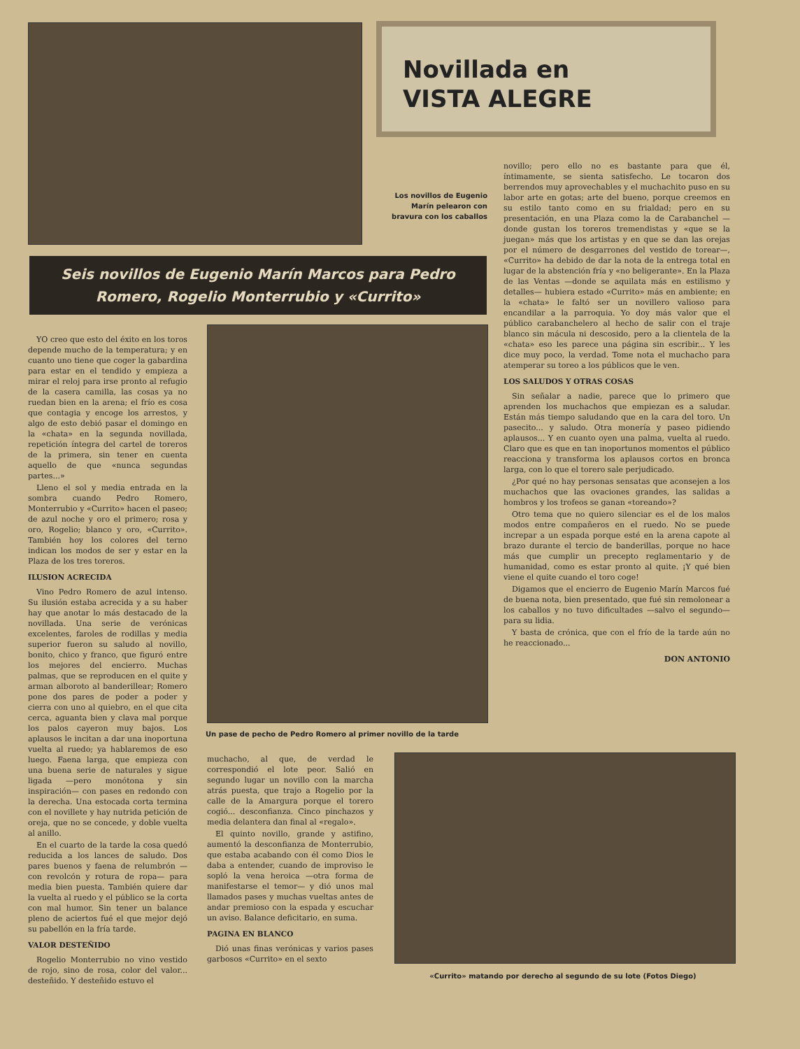Novillada en
VISTA ALEGRE
Los novillos de Eugenio Marín pelearon con bravura con los caballos
Seis novillos de Eugenio Marín Marcos para Pedro Romero, Rogelio Monterrubio y «Currito»
YO creo que esto del éxito en los toros depende mucho de la temperatura; y en cuanto uno tiene que coger la gabardina para estar en el tendido y empieza a mirar el reloj para irse pronto al refugio de la casera camilla, las cosas ya no ruedan bien en la arena; el frío es cosa que contagia y encoge los arrestos, y algo de esto debió pasar el domingo en la «chata» en la segunda novillada, repetición íntegra del cartel de toreros de la primera, sin tener en cuenta aquello de que «nunca segundas partes...»
Lleno el sol y media entrada en la sombra cuando Pedro Romero, Monterrubio y «Currito» hacen el paseo; de azul noche y oro el primero; rosa y oro, Rogelio; blanco y oro, «Currito». También hoy los colores del terno indican los modos de ser y estar en la Plaza de los tres toreros.
ILUSION ACRECIDA
Vino Pedro Romero de azul intenso. Su ilusión estaba acrecida y a su haber hay que anotar lo más destacado de la novillada. Una serie de verónicas excelentes, faroles de rodillas y media superior fueron su saludo al novillo, bonito, chico y franco, que figuró entre los mejores del encierro. Muchas palmas, que se reproducen en el quite y arman alboroto al banderillear; Romero pone dos pares de poder a poder y cierra con uno al quiebro, en el que cita cerca, aguanta bien y clava mal porque los palos cayeron muy bajos. Los aplausos le incitan a dar una inoportuna vuelta al ruedo; ya hablaremos de eso luego. Faena larga, que empieza con una buena serie de naturales y sigue ligada —pero monótona y sin inspiración— con pases en redondo con la derecha. Una estocada corta termina con el novillete y hay nutrida petición de oreja, que no se concede, y doble vuelta al anillo.
En el cuarto de la tarde la cosa quedó reducida a los lances de saludo. Dos pares buenos y faena de relumbrón —con revolcón y rotura de ropa— para media bien puesta. También quiere dar la vuelta al ruedo y el público se la corta con mal humor. Sin tener un balance pleno de aciertos fué el que mejor dejó su pabellón en la fría tarde.
VALOR DESTEÑIDO
Rogelio Monterrubio no vino vestido de rojo, sino de rosa, color del valor... desteñido. Y desteñido estuvo el
Un pase de pecho de Pedro Romero al primer novillo de la tarde
muchacho, al que, de verdad le correspondió el lote peor. Salió en segundo lugar un novillo con la marcha atrás puesta, que trajo a Rogelio por la calle de la Amargura porque el torero cogió... desconfianza. Cinco pinchazos y media delantera dan final al «regalo».
El quinto novillo, grande y astifino, aumentó la desconfianza de Monterrubio, que estaba acabando con él como Dios le daba a entender, cuando de improviso le sopló la vena heroica —otra forma de manifestarse el temor— y dió unos mal llamados pases y muchas vueltas antes de andar premioso con la espada y escuchar un aviso. Balance deficitario, en suma.
PAGINA EN BLANCO
Dió unas finas verónicas y varios pases garbosos «Currito» en el sexto
novillo; pero ello no es bastante para que él, íntimamente, se sienta satisfecho. Le tocaron dos berrendos muy aprovechables y el muchachito puso en su labor arte en gotas; arte del bueno, porque creemos en su estilo tanto como en su frialdad; pero en su presentación, en una Plaza como la de Carabanchel —donde gustan los toreros tremendistas y «que se la juegan» más que los artistas y en que se dan las orejas por el número de desgarrones del vestido de torear—, «Currito» ha debido de dar la nota de la entrega total en lugar de la abstención fría y «no beligerante». En la Plaza de las Ventas —donde se aquilata más en estilismo y detalles— hubiera estado «Currito» más en ambiente; en la «chata» le faltó ser un novillero valioso para encandilar a la parroquia. Yo doy más valor que el público carabanchelero al hecho de salir con el traje blanco sin mácula ni descosido, pero a la clientela de la «chata» eso les parece una página sin escribir... Y les dice muy poco, la verdad. Tome nota el muchacho para atemperar su toreo a los públicos que le ven.
LOS SALUDOS Y OTRAS COSAS
Sin señalar a nadie, parece que lo primero que aprenden los muchachos que empiezan es a saludar. Están más tiempo saludando que en la cara del toro. Un pasecito... y saludo. Otra monería y paseo pidiendo aplausos... Y en cuanto oyen una palma, vuelta al ruedo. Claro que es que en tan inoportunos momentos el público reacciona y transforma los aplausos cortos en bronca larga, con lo que el torero sale perjudicado.
¿Por qué no hay personas sensatas que aconsejen a los muchachos que las ovaciones grandes, las salidas a hombros y los trofeos se ganan «toreando»?
Otro tema que no quiero silenciar es el de los malos modos entre compañeros en el ruedo. No se puede increpar a un espada porque esté en la arena capote al brazo durante el tercio de banderillas, porque no hace más que cumplir un precepto reglamentario y de humanidad, como es estar pronto al quite. ¡Y qué bien viene el quite cuando el toro coge!
Digamos que el encierro de Eugenio Marín Marcos fué de buena nota, bien presentado, que fué sin remolonear a los caballos y no tuvo dificultades —salvo el segundo— para su lidia.
Y basta de crónica, que con el frío de la tarde aún no he reaccionado...
DON ANTONIO
«Currito» matando por derecho al segundo de su lote (Fotos Diego)